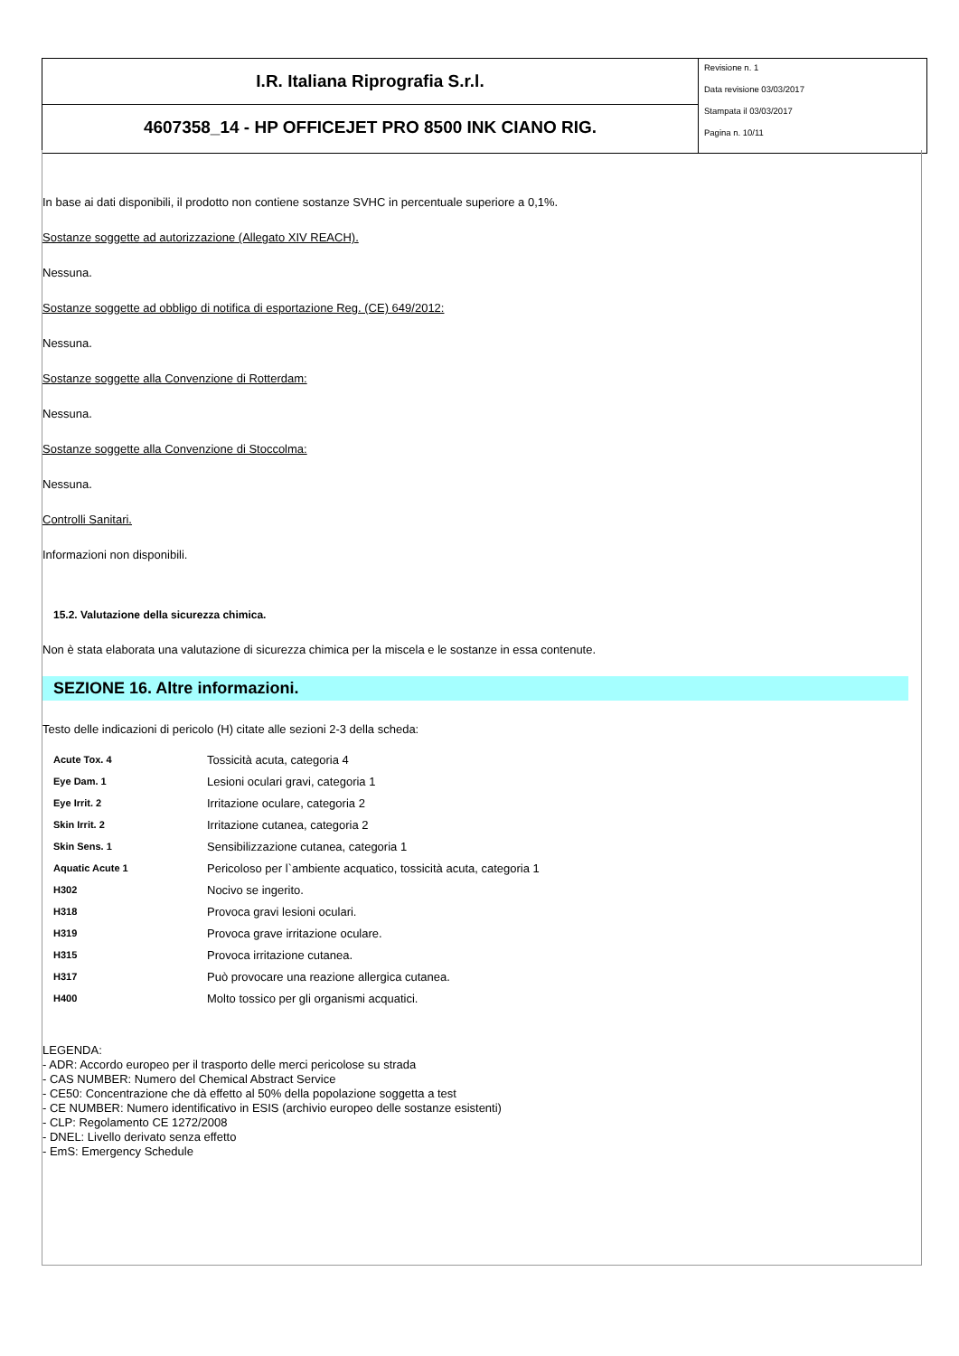I.R. Italiana Riprografia S.r.l.
4607358_14 - HP OFFICEJET PRO 8500 INK CIANO RIG.
Revisione n. 1
Data revisione 03/03/2017
Stampata il 03/03/2017
Pagina n. 10/11
In base ai dati disponibili, il prodotto non contiene sostanze SVHC in percentuale superiore a 0,1%.
Sostanze soggette ad autorizzazione (Allegato XIV REACH).
Nessuna.
Sostanze soggette ad obbligo di notifica di esportazione Reg. (CE) 649/2012:
Nessuna.
Sostanze soggette alla Convenzione di Rotterdam:
Nessuna.
Sostanze soggette alla Convenzione di Stoccolma:
Nessuna.
Controlli Sanitari.
Informazioni non disponibili.
15.2. Valutazione della sicurezza chimica.
Non è stata elaborata una valutazione di sicurezza chimica per la miscela e le sostanze in essa contenute.
SEZIONE 16. Altre informazioni.
Testo delle indicazioni di pericolo (H) citate alle sezioni 2-3 della scheda:
| Acute Tox. 4 | Tossicità acuta, categoria 4 |
| Eye Dam. 1 | Lesioni oculari gravi, categoria 1 |
| Eye Irrit. 2 | Irritazione oculare, categoria 2 |
| Skin Irrit. 2 | Irritazione cutanea, categoria 2 |
| Skin Sens. 1 | Sensibilizzazione cutanea, categoria 1 |
| Aquatic Acute 1 | Pericoloso per l`ambiente acquatico, tossicità acuta, categoria 1 |
| H302 | Nocivo se ingerito. |
| H318 | Provoca gravi lesioni oculari. |
| H319 | Provoca grave irritazione oculare. |
| H315 | Provoca irritazione cutanea. |
| H317 | Può provocare una reazione allergica cutanea. |
| H400 | Molto tossico per gli organismi acquatici. |
LEGENDA:
- ADR: Accordo europeo per il trasporto delle merci pericolose su strada
- CAS NUMBER: Numero del Chemical Abstract Service
- CE50: Concentrazione che dà effetto al 50% della popolazione soggetta a test
- CE NUMBER: Numero identificativo in ESIS (archivio europeo delle sostanze esistenti)
- CLP: Regolamento CE 1272/2008
- DNEL: Livello derivato senza effetto
- EmS: Emergency Schedule